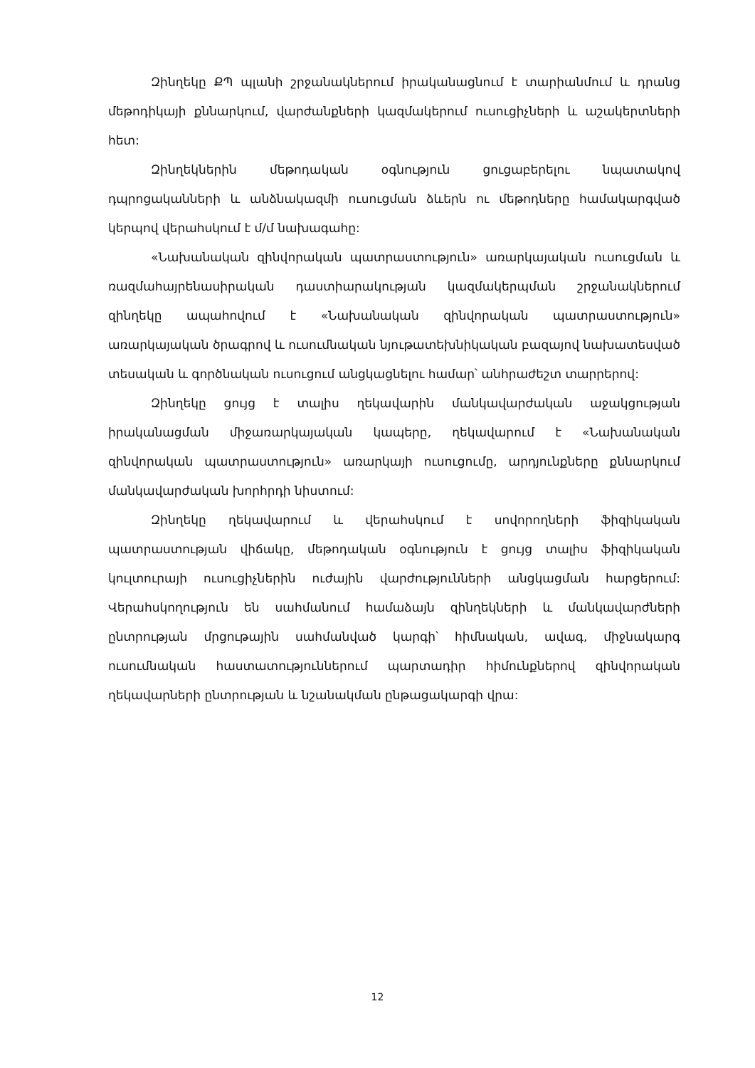Զինղեկը ՔՊ պլանի շրջանակներում իրականացնում է տարիանմում և դրանց մեթոդիկայի քննարկում, վարժանքների կազմակերում ուսուցիչների և աշակերտների հետ:
Զինղեկներին մեթոդական օգնություն ցուցաբերելու նպատակով դպրոցականների և անձնակազմի ուսուցման ձևերն ու մեթոդները համակարգված կերպով վերահսկում է մ/մ նախագահը:
«Նախանական զինվորական պատրաստություն» առարկայական ուսուցման և ռազմահայրենասիրական դաստիարակության կազմակերպման շրջանակներում զինղեկը ապահովում է «Նախանական զինվորական պատրաստություն» առարկայական ծրագրով և ուսումնական նյութատեխնիկական բազայով նախատեսված տեսական և գործնական ուսուցում անցկացնելու համար՝ անհրաժեշտ տարրերով:
Զինղեկը ցույց է տալիս ղեկավարին մանկավարժական աջակցության իրականացման միջառարկայական կապերը, ղեկավարում է «Նախանական զինվորական պատրաստություն» առարկայի ուսուցումը, արդյունքները քննարկում մանկավարժական խորհրդի նիստում:
Զինղեկը ղեկավարում և վերահսկում է սովորողների ֆիզիկական պատրաստության վիճակը, մեթոդական օգնություն է ցույց տալիս ֆիզիկական կուլտուրայի ուսուցիչներին ուժային վարժությունների անցկացման հարցերում: Վերահսկողություն են սահմանում համաձայն զինղեկների և մանկավարժների ընտրության մրցութային սահմանված կարգի՝ հիմնական, ավագ, միջնակարգ ուսումնական հաստատություններում պարտադիր հիմունքներով զինվորական ղեկավարների ընտրության և նշանակման ընթացակարգի վրա:
12